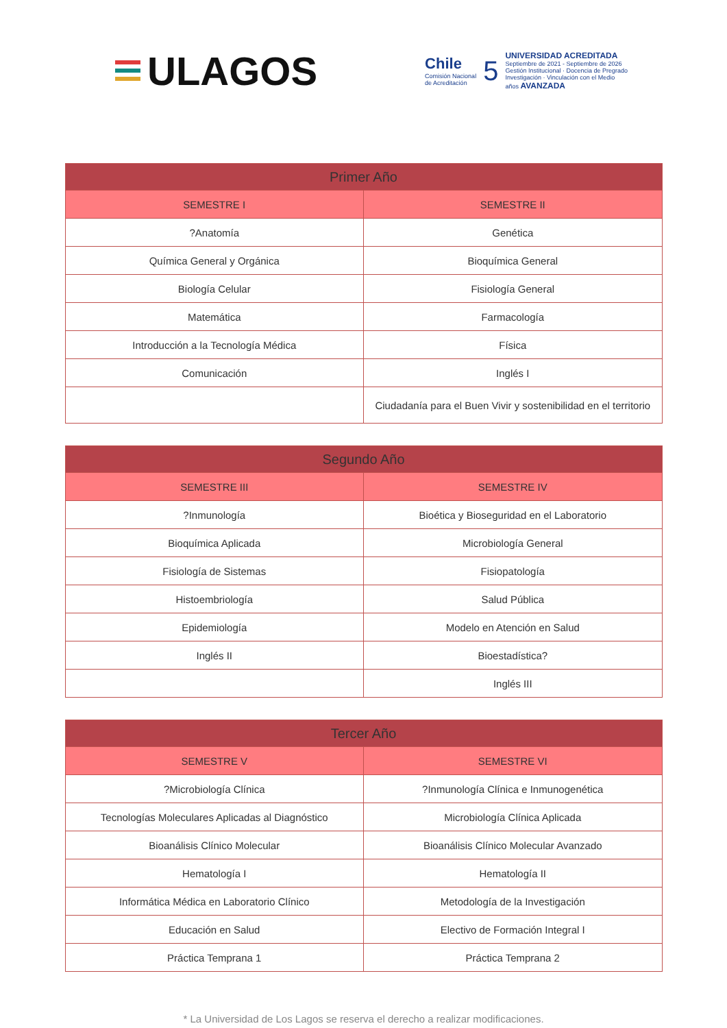ULAGOS
Chile
Comisión Nacional
de Acreditación
5
UNIVERSIDAD ACREDITADA
Septiembre de 2021 - Septiembre de 2026
Gestión Institucional · Docencia de Pregrado
Investigación · Vinculación con el Medio
años AVANZADA
| Primer Año | |
| --- | --- |
| SEMESTRE I | SEMESTRE II |
| ?Anatomía | Genética |
| Química General y Orgánica | Bioquímica General |
| Biología Celular | Fisiología General |
| Matemática | Farmacología |
| Introducción a la Tecnología Médica | Física |
| Comunicación | Inglés I |
| | Ciudadanía para el Buen Vivir y sostenibilidad en el territorio |
| Segundo Año | |
| --- | --- |
| SEMESTRE III | SEMESTRE IV |
| ?Inmunología | Bioética y Bioseguridad en el Laboratorio |
| Bioquímica Aplicada | Microbiología General |
| Fisiología de Sistemas | Fisiopatología |
| Histoembriología | Salud Pública |
| Epidemiología | Modelo en Atención en Salud |
| Inglés II | Bioestadística? |
| | Inglés III |
| Tercer Año | |
| --- | --- |
| SEMESTRE V | SEMESTRE VI |
| ?Microbiología Clínica | ?Inmunología Clínica e Inmunogenética |
| Tecnologías Moleculares Aplicadas al Diagnóstico | Microbiología Clínica Aplicada |
| Bioanálisis Clínico Molecular | Bioanálisis Clínico Molecular Avanzado |
| Hematología I | Hematología II |
| Informática Médica en Laboratorio Clínico | Metodología de la Investigación |
| Educación en Salud | Electivo de Formación Integral I |
| Práctica Temprana 1 | Práctica Temprana 2 |
* La Universidad de Los Lagos se reserva el derecho a realizar modificaciones.